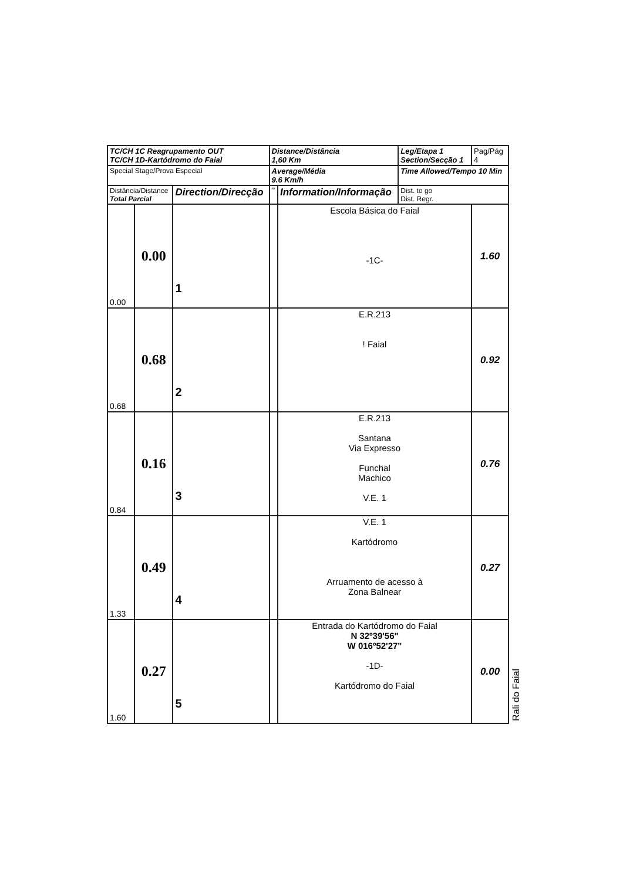| TC/CH 1C Reagrupamento OUT TC/CH 1D-Kartódromo do Faial | | | Distance/Distância 1,60 Km | | Leg/Etapa 1 Section/Secção 1 | Pag/Pág 4 |
| Special Stage/Prova Especial | | | Average/Média 9.6 Km/h | | Time Allowed/Tempo 10 Min | |
| Distância/Distance Total Parcial | | Direction/Direcção | Alt | Information/Informação | Dist. to go Dist. Regr. | |
| 0.00 | 0.00 | 1 | | Escola Básica do Faial -1C- | | 1.60 |
| 0.68 | 0.68 | 2 | | E.R.213 ! Faial | | 0.92 |
| 0.84 | 0.16 | 3 | | E.R.213 Santana Via Expresso Funchal Machico V.E. 1 | | 0.76 |
| 1.33 | 0.49 | 4 | | V.E. 1 Kartódromo Arruamento de acesso à Zona Balnear | | 0.27 |
| 1.60 | 0.27 | 5 | | Entrada do Kartódromo do Faial N 32º39'56" W 016º52'27" -1D- Kartódromo do Faial | | 0.00 |
Rali do Faial